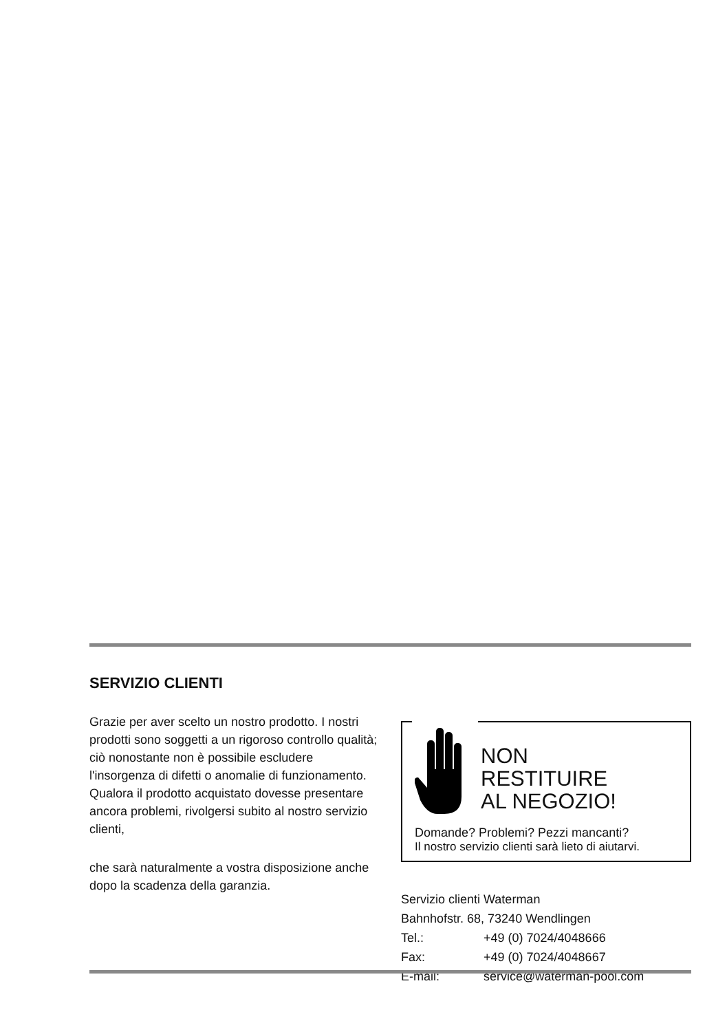SERVIZIO CLIENTI
Grazie per aver scelto un nostro prodotto. I nostri prodotti sono soggetti a un rigoroso controllo qualità; ciò nonostante non è possibile escludere l'insorgenza di difetti o anomalie di funzionamento. Qualora il prodotto acquistato dovesse presentare ancora problemi, rivolgersi subito al nostro servizio clienti,
che sarà naturalmente a vostra disposizione anche dopo la scadenza della garanzia.
NON
RESTITUIRE
AL NEGOZIO!
Domande? Problemi? Pezzi mancanti?
Il nostro servizio clienti sarà lieto di aiutarvi.
Servizio clienti Waterman
Bahnhofstr. 68, 73240 Wendlingen
Tel.: +49 (0) 7024/4048666
Fax: +49 (0) 7024/4048667
E-mail: service@waterman-pool.com